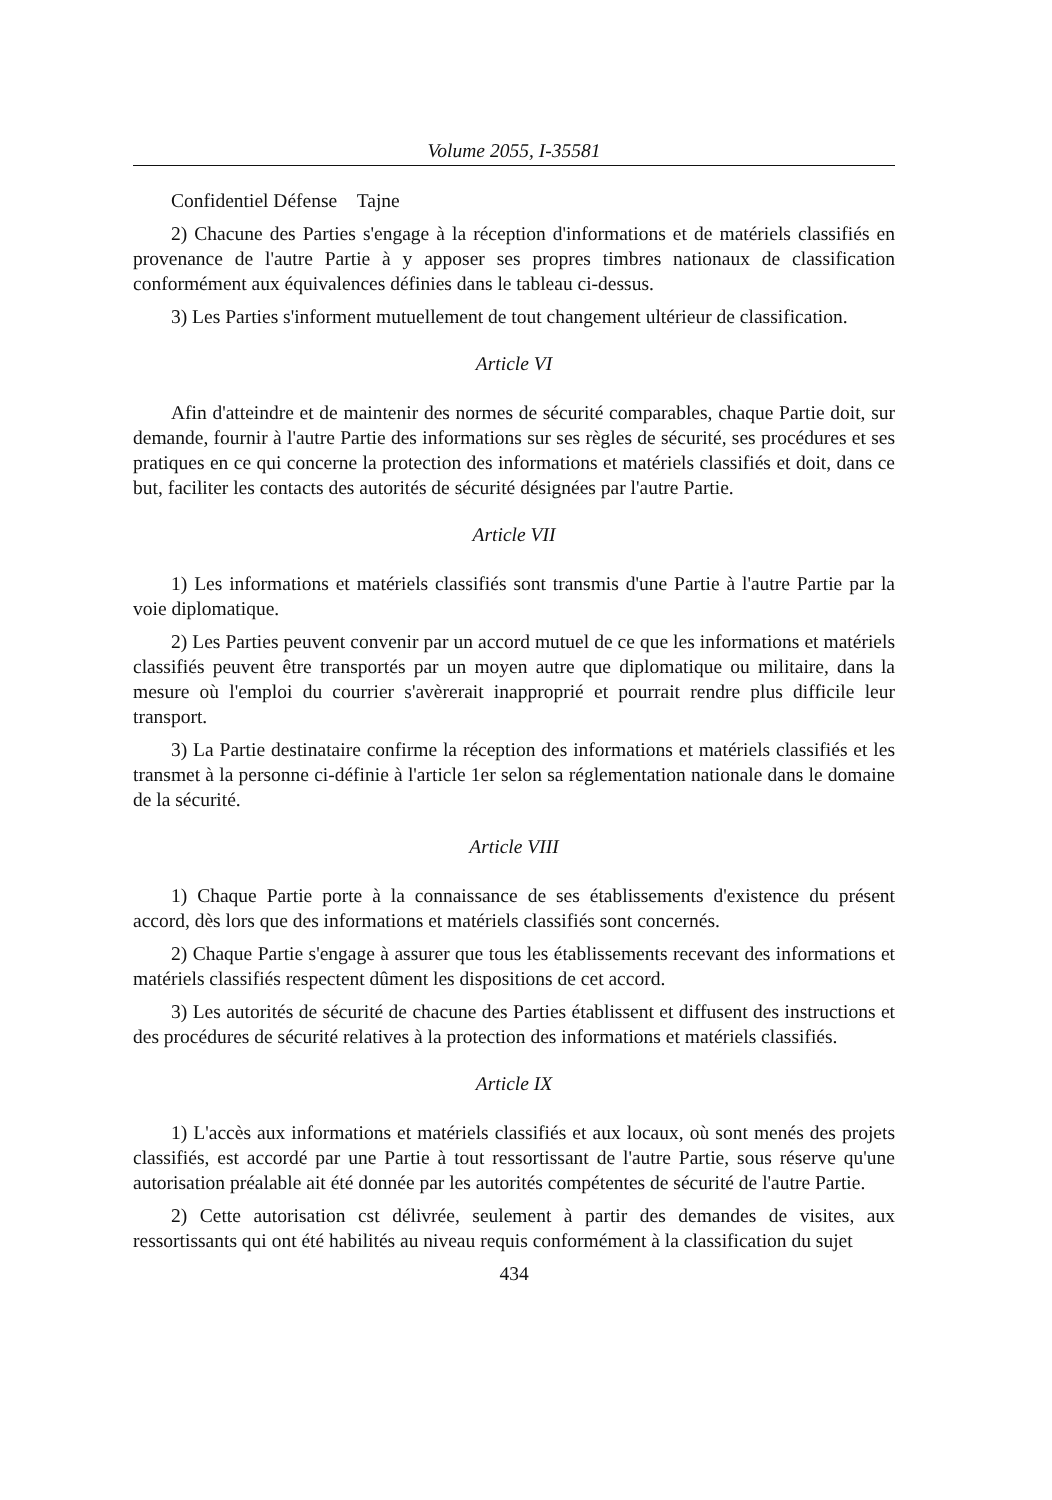Volume 2055, I-35581
Confidentiel Défense Tajne
2) Chacune des Parties s'engage à la réception d'informations et de matériels classifiés en provenance de l'autre Partie à y apposer ses propres timbres nationaux de classification conformément aux équivalences définies dans le tableau ci-dessus.
3) Les Parties s'informent mutuellement de tout changement ultérieur de classification.
Article VI
Afin d'atteindre et de maintenir des normes de sécurité comparables, chaque Partie doit, sur demande, fournir à l'autre Partie des informations sur ses règles de sécurité, ses procédures et ses pratiques en ce qui concerne la protection des informations et matériels classifiés et doit, dans ce but, faciliter les contacts des autorités de sécurité désignées par l'autre Partie.
Article VII
1) Les informations et matériels classifiés sont transmis d'une Partie à l'autre Partie par la voie diplomatique.
2) Les Parties peuvent convenir par un accord mutuel de ce que les informations et matériels classifiés peuvent être transportés par un moyen autre que diplomatique ou militaire, dans la mesure où l'emploi du courrier s'avèrerait inapproprié et pourrait rendre plus difficile leur transport.
3) La Partie destinataire confirme la réception des informations et matériels classifiés et les transmet à la personne ci-définie à l'article 1er selon sa réglementation nationale dans le domaine de la sécurité.
Article VIII
1) Chaque Partie porte à la connaissance de ses établissements d'existence du présent accord, dès lors que des informations et matériels classifiés sont concernés.
2) Chaque Partie s'engage à assurer que tous les établissements recevant des informations et matériels classifiés respectent dûment les dispositions de cet accord.
3) Les autorités de sécurité de chacune des Parties établissent et diffusent des instructions et des procédures de sécurité relatives à la protection des informations et matériels classifiés.
Article IX
1) L'accès aux informations et matériels classifiés et aux locaux, où sont menés des projets classifiés, est accordé par une Partie à tout ressortissant de l'autre Partie, sous réserve qu'une autorisation préalable ait été donnée par les autorités compétentes de sécurité de l'autre Partie.
2) Cette autorisation cst délivrée, seulement à partir des demandes de visites, aux ressortissants qui ont été habilités au niveau requis conformément à la classification du sujet
434